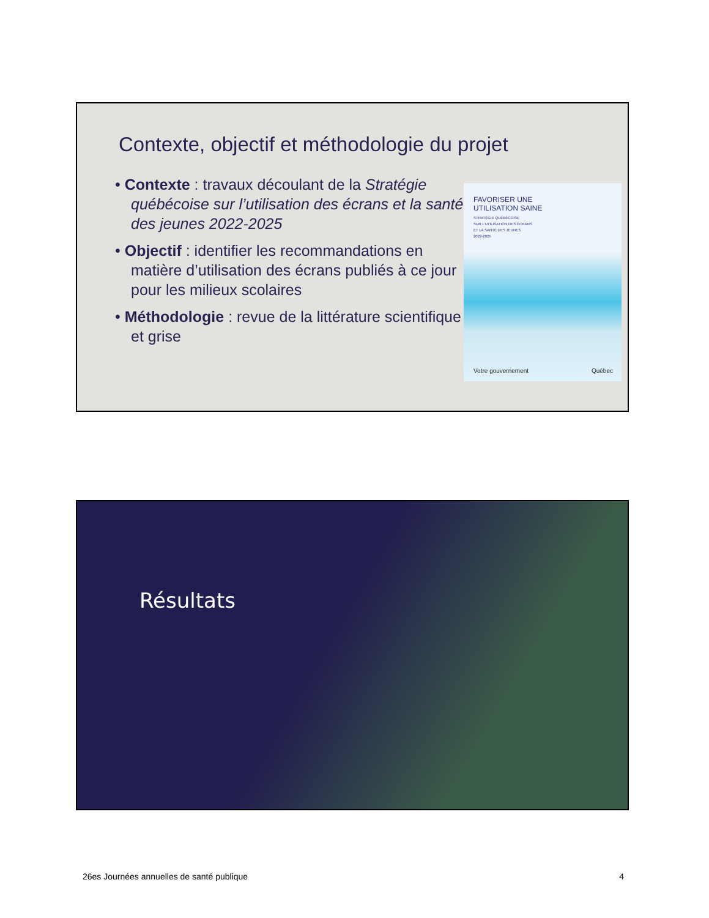Contexte, objectif et méthodologie du projet
• Contexte : travaux découlant de la Stratégie québécoise sur l’utilisation des écrans et la santé des jeunes 2022-2025
• Objectif : identifier les recommandations en matière d’utilisation des écrans publiés à ce jour pour les milieux scolaires
• Méthodologie : revue de la littérature scientifique et grise
FAVORISER UNE
UTILISATION SAINE
STRATÉGIE QUÉBÉCOISE
SUR L’UTILISATION DES ÉCRANS
ET LA SANTÉ DES JEUNES
2022-2025
Votre gouvernement Québec
Résultats
26es Journées annuelles de santé publique 4